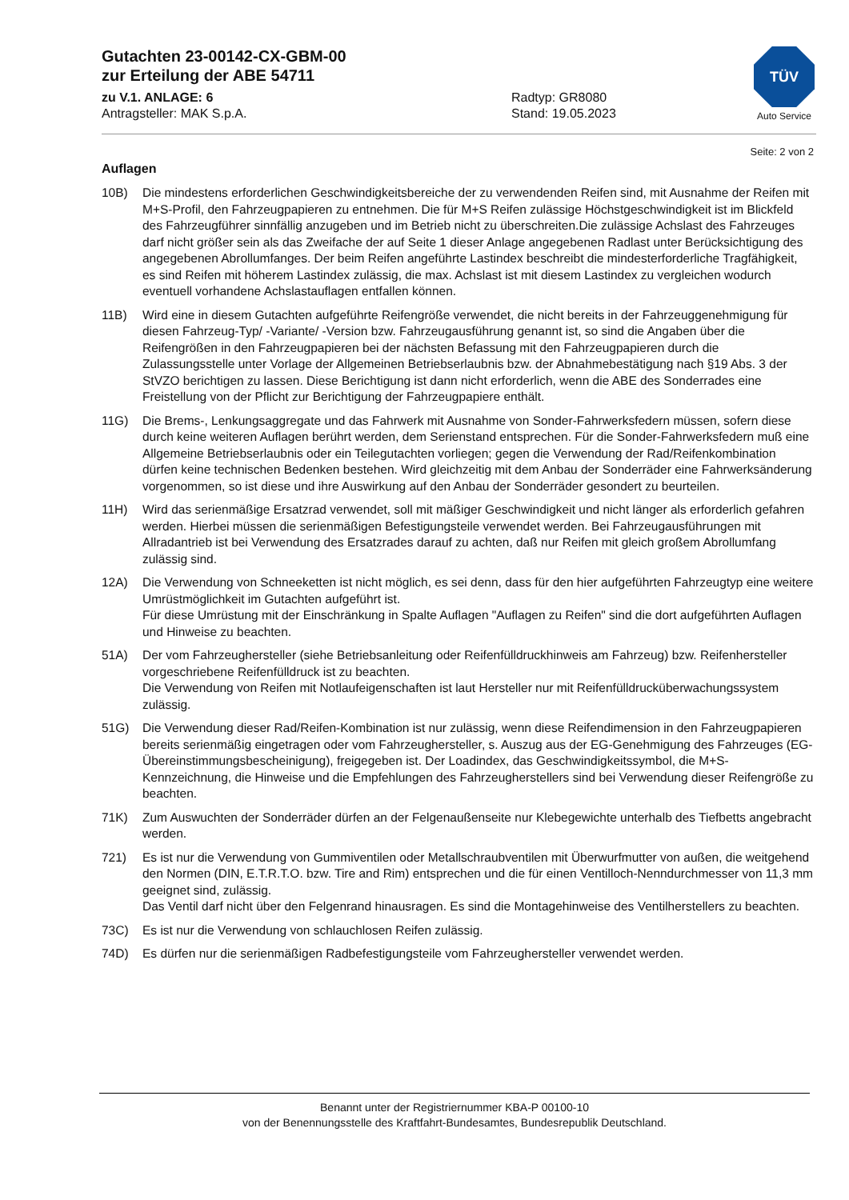Gutachten 23-00142-CX-GBM-00
zur Erteilung der ABE 54711
zu V.1. ANLAGE: 6
Antragsteller: MAK S.p.A.
Radtyp: GR8080
Stand: 19.05.2023
TÜV
Auto Service
Seite: 2 von 2
Auflagen
10B) Die mindestens erforderlichen Geschwindigkeitsbereiche der zu verwendenden Reifen sind, mit Ausnahme der Reifen mit M+S-Profil, den Fahrzeugpapieren zu entnehmen. Die für M+S Reifen zulässige Höchstgeschwindigkeit ist im Blickfeld des Fahrzeugführer sinnfällig anzugeben und im Betrieb nicht zu überschreiten.Die zulässige Achslast des Fahrzeuges darf nicht größer sein als das Zweifache der auf Seite 1 dieser Anlage angegebenen Radlast unter Berücksichtigung des angegebenen Abrollumfanges. Der beim Reifen angeführte Lastindex beschreibt die mindesterforderliche Tragfähigkeit, es sind Reifen mit höherem Lastindex zulässig, die max. Achslast ist mit diesem Lastindex zu vergleichen wodurch eventuell vorhandene Achslastauflagen entfallen können.
11B) Wird eine in diesem Gutachten aufgeführte Reifengröße verwendet, die nicht bereits in der Fahrzeuggenehmigung für diesen Fahrzeug-Typ/ -Variante/ -Version bzw. Fahrzeugausführung genannt ist, so sind die Angaben über die Reifengrößen in den Fahrzeugpapieren bei der nächsten Befassung mit den Fahrzeugpapieren durch die Zulassungsstelle unter Vorlage der Allgemeinen Betriebserlaubnis bzw. der Abnahmebestätigung nach §19 Abs. 3 der StVZO berichtigen zu lassen. Diese Berichtigung ist dann nicht erforderlich, wenn die ABE des Sonderrades eine Freistellung von der Pflicht zur Berichtigung der Fahrzeugpapiere enthält.
11G) Die Brems-, Lenkungsaggregate und das Fahrwerk mit Ausnahme von Sonder-Fahrwerksfedern müssen, sofern diese durch keine weiteren Auflagen berührt werden, dem Serienstand entsprechen. Für die Sonder-Fahrwerksfedern muß eine Allgemeine Betriebserlaubnis oder ein Teilegutachten vorliegen; gegen die Verwendung der Rad/Reifenkombination dürfen keine technischen Bedenken bestehen. Wird gleichzeitig mit dem Anbau der Sonderräder eine Fahrwerksänderung vorgenommen, so ist diese und ihre Auswirkung auf den Anbau der Sonderräder gesondert zu beurteilen.
11H) Wird das serienmäßige Ersatzrad verwendet, soll mit mäßiger Geschwindigkeit und nicht länger als erforderlich gefahren werden. Hierbei müssen die serienmäßigen Befestigungsteile verwendet werden. Bei Fahrzeugausführungen mit Allradantrieb ist bei Verwendung des Ersatzrades darauf zu achten, daß nur Reifen mit gleich großem Abrollumfang zulässig sind.
12A) Die Verwendung von Schneeketten ist nicht möglich, es sei denn, dass für den hier aufgeführten Fahrzeugtyp eine weitere Umrüstmöglichkeit im Gutachten aufgeführt ist.
Für diese Umrüstung mit der Einschränkung in Spalte Auflagen "Auflagen zu Reifen" sind die dort aufgeführten Auflagen und Hinweise zu beachten.
51A) Der vom Fahrzeughersteller (siehe Betriebsanleitung oder Reifenfülldruckhinweis am Fahrzeug) bzw. Reifenhersteller vorgeschriebene Reifenfülldruck ist zu beachten.
Die Verwendung von Reifen mit Notlaufeigenschaften ist laut Hersteller nur mit Reifenfülldrucküberwachungssystem zulässig.
51G) Die Verwendung dieser Rad/Reifen-Kombination ist nur zulässig, wenn diese Reifendimension in den Fahrzeugpapieren bereits serienmäßig eingetragen oder vom Fahrzeughersteller, s. Auszug aus der EG-Genehmigung des Fahrzeuges (EG-Übereinstimmungsbescheinigung), freigegeben ist. Der Loadindex, das Geschwindigkeitssymbol, die M+S-Kennzeichnung, die Hinweise und die Empfehlungen des Fahrzeugherstellers sind bei Verwendung dieser Reifengröße zu beachten.
71K) Zum Auswuchten der Sonderräder dürfen an der Felgenaußenseite nur Klebegewichte unterhalb des Tiefbetts angebracht werden.
721) Es ist nur die Verwendung von Gummiventilen oder Metallschraubventilen mit Überwurfmutter von außen, die weitgehend den Normen (DIN, E.T.R.T.O. bzw. Tire and Rim) entsprechen und die für einen Ventilloch-Nenndurchmesser von 11,3 mm geeignet sind, zulässig.
Das Ventil darf nicht über den Felgenrand hinausragen. Es sind die Montagehinweise des Ventilherstellers zu beachten.
73C) Es ist nur die Verwendung von schlauchlosen Reifen zulässig.
74D) Es dürfen nur die serienmäßigen Radbefestigungsteile vom Fahrzeughersteller verwendet werden.
Benannt unter der Registriernummer KBA-P 00100-10
von der Benennungsstelle des Kraftfahrt-Bundesamtes, Bundesrepublik Deutschland.